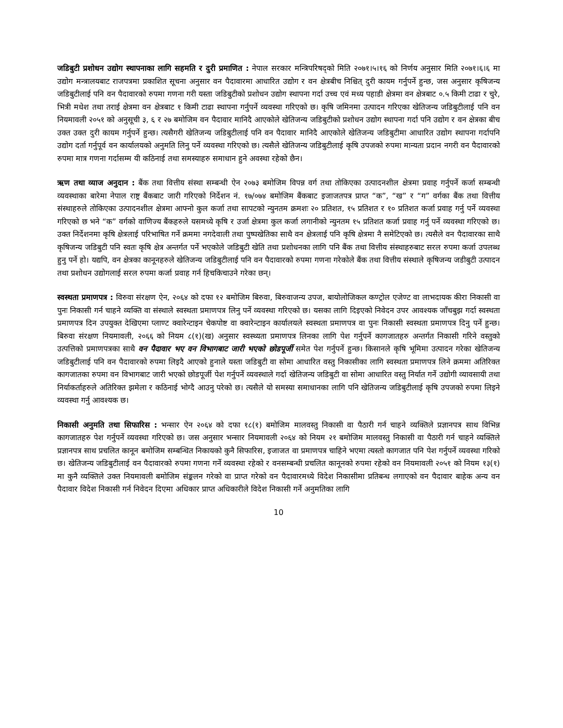जडिबुटी प्रशोधन उद्योग स्थापनाका लागि सहमति र दुरी प्रमाणित : नेपाल सरकार मन्त्रिपरिषद्को मिति २०७१।५।१६ को निर्णय अनुसार मिति २०७१।६।६ मा उद्योग मन्त्रालयबाट राजपत्रमा प्रकाशित सूचना अनुसार वन पैदावारमा आधारित उद्योग र वन क्षेत्रबीच निश्चित् दुरी कायम गर्नुपर्ने हुन्छ, जस अनुसार कृषिजन्य जडिबुटीलाई पनि वन पैदावारको रुपमा गणना गरी यस्ता जडिबुटीको प्रशोधन उद्योग स्थापना गर्दा उच्च एवं मध्य पहाडी क्षेत्रमा वन क्षेत्रबाट ०.५ किमी टाढा र चुरे, भित्री मधेश तथा तराई क्षेत्रमा वन क्षेत्रबाट १ किमी टाढा स्थापना गर्नुपर्ने व्यवस्था गरिएको छ। कृषि जमिनमा उत्पादन गरिएका खेतिजन्य जडिबुटीलाई पनि वन नियमावली २०५१ को अनुसूची ३, ६ र २७ बमोजिम वन पैदावार मानिदै आएकोले खेतिजन्य जडिबुटीको प्रशोधन उद्योग स्थापना गर्दा पनि उद्योग र वन क्षेत्रका बीच उक्त उक्त दुरी कायम गर्नुपर्ने हुन्छ। त्यसैगरी खेतिजन्य जडिबुटीलाई पनि वन पैदावार मानिदै आएकोले खेतिजन्य जडिबुटीमा आधारित उद्योग स्थापना गर्दापनि उद्योग दर्ता गर्नुपूर्व वन कार्यालयको अनुमति लिनु पर्ने व्यवस्था गरिएको छ। त्यसैले खेतिजन्य जडिबुटीलाई कृषि उपजको रुपमा मान्यता प्रदान नगरी वन पैदावारको रुपमा मात्र गणना गर्दासम्म यी कठिनाई तथा समस्याहरु समाधान हुने अवस्था रहेको छैन।
ऋण तथा व्याज अनुदान : बैंक तथा वित्तीय संस्था सम्बन्धी ऐन २०७३ बमोजिम विपन्न वर्ग तथा तोकिएका उत्पादनशील क्षेत्रमा प्रवाह गर्नुपर्ने कर्जा सम्बन्धी व्यवस्थाका बारेमा नेपाल राष्ट्र बैंकबाट जारी गरिएको निर्देशन नं. १७/०७४ बमोजिम बैंकबाट इजाजतपत्र प्राप्त “क”, “ख” र “ग” वर्गका बैंक तथा वित्तीय संस्थाहरुले तोकिएका उत्पादनशील क्षेत्रमा आफ्नो कुल कर्जा तथा सापटको न्युनतम क्रमशः २० प्रतिशत, १५ प्रतिशत र १० प्रतिशत कर्जा प्रवाह गर्नु पर्ने व्यवस्था गरिएको छ भने “क” वर्गको वाणिज्य बैंकहरुले यसमध्ये कृषि र उर्जा क्षेत्रमा कुल कर्जा लगानीको न्युनतम १५ प्रतिशत कर्जा प्रवाह गर्नु पर्ने व्यवस्था गरिएको छ। उक्त निर्देशनमा कृषि क्षेत्रलाई परिभाषित गर्ने क्रममा नगदेवाली तथा पुष्पखेतिका साथै वन क्षेत्रलाई पनि कृषि क्षेत्रमा नै समेटिएको छ। त्यसैले वन पैदावारका साथै कृषिजन्य जडिबुटी पनि स्वतः कृषि क्षेत्र अन्तर्गत पर्ने भएकोले जडिबुटी खेति तथा प्रशोधनका लागि पनि बैंक तथा वित्तीय संस्थाहरुबाट सरल रुपमा कर्जा उपलब्ध हुनु पर्ने हो। यद्यपि, वन क्षेत्रका कानूनहरुले खेतिजन्य जडिबुटीलाई पनि वन पैदावारको रुपमा गणना गरेकोले बैंक तथा वित्तीय संस्थाले कृषिजन्य जडीबुटी उत्पादन तथा प्रशोधन उद्योगलाई सरल रुपमा कर्जा प्रवाह गर्न हिचकिचाउने गरेका छन्।
स्वस्थता प्रमाणपत्र : विरुवा संरक्षण ऐन, २०६४ को दफा १२ बमोजिम बिरुवा, बिरुवाजन्य उपज, बायोलोजिकल कण्ट्रोल एजेण्ट वा लाभदायक कीरा निकासी वा पुनः निकासी गर्न चाहने व्यक्ति वा संस्थाले स्वस्थता प्रमाणपत्र लिनु पर्ने व्यवस्था गरिएको छ। यसका लागि दिइएको निवेदन उपर आवश्यक जाँचबुझ गर्दा स्वस्थता प्रमाणपत्र दिन उपयुक्त देखिएमा प्लाण्ट क्वारेन्टाइन चेकपोष्ट वा क्वारेन्टाइन कार्यालयले स्वस्थता प्रमाणपत्र वा पुनः निकासी स्वस्थता प्रमाणपत्र दिनु पर्ने हुन्छ। बिरुवा संरक्षण नियमावली, २०६६ को नियम ८(१)(ख) अनुसार स्वस्थ्यता प्रमाणपत्र लिनका लागि पेश गर्नुपर्ने कागजातहरु अन्तर्गत निकासी गरिने वस्तुको उत्पत्तिको प्रमाणपत्रका साथै वन पैदावार भए वन विभागबाट जारी भएको छोडपूर्जी समेत पेश गर्नुपर्ने हुन्छ। किसानले कृषि भूमिमा उत्पादन गरेका खेतिजन्य जडिबुटीलाई पनि वन पैदावारको रुपमा लिइदै आएको हुनाले यस्ता जडिबुटी वा सोमा आधारित वस्तु निकासीका लागि स्वस्थता प्रमाणपत्र लिने क्रममा अतिरिक्त कागजातका रुपमा वन विभागबाट जारी भएको छोडपूर्जी पेश गर्नुपर्ने व्यवस्थाले गर्दा खेतिजन्य जडिबुटी वा सोमा आधारित वस्तु निर्यात गर्ने उद्योगी व्यावसायी तथा निर्याकर्ताहरुले अतिरिक्त झमेला र कठिनाई भोग्दै आउनु परेको छ। त्यसैले यो समस्या समाधानका लागि पनि खेतिजन्य जडिबुटीलाई कृषि उपजको रुपमा लिइने व्यवस्था गर्नु आवश्यक छ।
निकासी अनुमति तथा सिफारिस : भन्सार ऐन २०६४ को दफा १८(१) बमोजिम मालवस्तु निकासी वा पैठारी गर्न चाहने व्यक्तिले प्रज्ञानपत्र साथ विभिन्न कागजातहरु पेश गर्नुपर्ने व्यवस्था गरिएको छ। जस अनुसार भन्सार नियमावली २०६४ को नियम २१ बमोजिम मालवस्तु निकासी वा पैठारी गर्न चाहने व्यक्तिले प्रज्ञानपत्र साथ प्रचलित कानून बमोजिम सम्बन्धित निकायको कुनै सिफारिस, इजाजत वा प्रमाणपत्र चाहिने भएमा त्यस्तो कागजात पनि पेश गर्नुपर्ने व्यवस्था गरिको छ। खेतिजन्य जडिबुटीलाई वन पैदावारको रुपमा गणना गर्ने व्यवस्था रहेको र वनसम्बन्धी प्रचलित कानूनको रुपमा रहेको वन नियमावली २०५१ को नियम १३(१) मा कुनै व्यक्तिले उक्त नियमावली बमोजिम संङ्कलन गरेको वा प्राप्त गरेको वन पैदावारमध्ये विदेश निकासीमा प्रतिबन्ध लगाएको वन पैदावार बाहेक अन्य वन पैदावार विदेश निकासी गर्न निवेदन दिएमा अधिकार प्राप्त अधिकारीले विदेश निकासी गर्ने अनुमतिका लागि
10